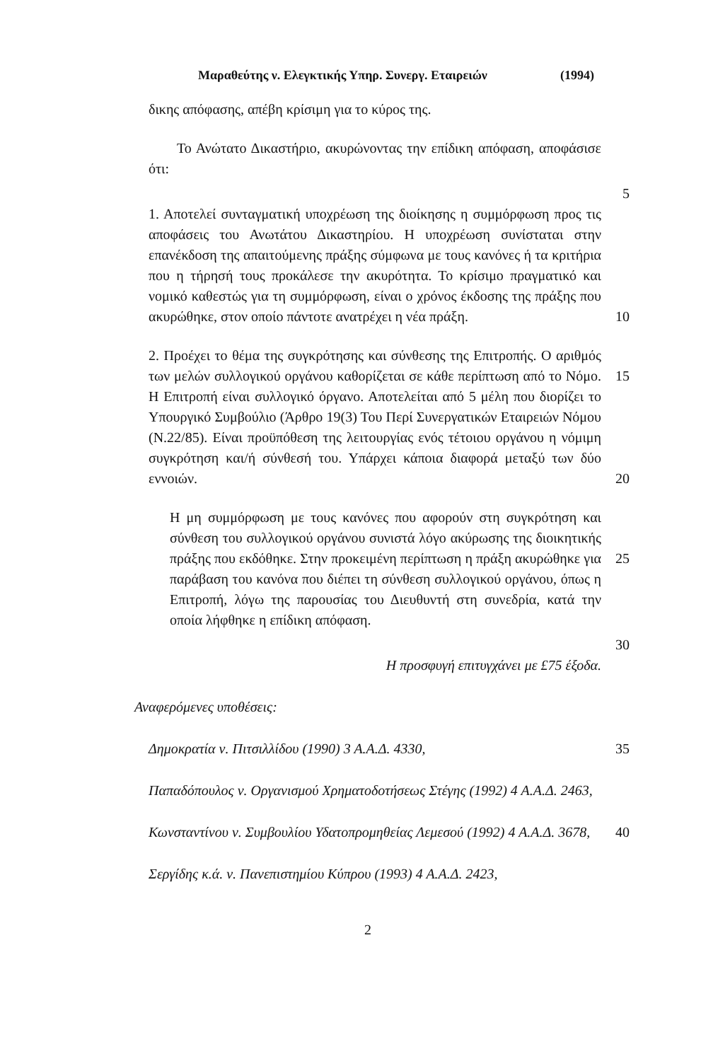Μαραθεύτης ν. Ελεγκτικής Υπηρ. Συνεργ. Εταιρειών (1994)
δικης απόφασης, απέβη κρίσιμη για το κύρος της.
Το Ανώτατο Δικαστήριο, ακυρώνοντας την επίδικη απόφαση, αποφάσισε ότι:
5
1. Αποτελεί συνταγματική υποχρέωση της διοίκησης η συμμόρφωση προς τις αποφάσεις του Ανωτάτου Δικαστηρίου. Η υποχρέωση συνίσταται στην επανέκδοση της απαιτούμενης πράξης σύμφωνα με τους κανόνες ή τα κριτήρια που η τήρησή τους προκάλεσε την ακυρότητα. Το κρίσιμο πραγματικό και νομικό καθεστώς για τη συμμόρφωση, είναι ο χρόνος έκδοσης της πράξης που ακυρώθηκε, στον οποίο πάντοτε ανατρέχει η νέα πράξη.
10
2. Προέχει το θέμα της συγκρότησης και σύνθεσης της Επιτροπής. Ο αριθμός των μελών συλλογικού οργάνου καθορίζεται σε κάθε περίπτωση από το Νόμο. Η Επιτροπή είναι συλλογικό όργανο. Αποτελείται από 5 μέλη που διορίζει το Υπουργικό Συμβούλιο (Άρθρο 19(3) Του Περί Συνεργατικών Εταιρειών Νόμου (Ν.22/85). Είναι προϋπόθεση της λειτουργίας ενός τέτοιου οργάνου η νόμιμη συγκρότηση και/ή σύνθεσή του. Υπάρχει κάποια διαφορά μεταξύ των δύο εννοιών.
15
20
Η μη συμμόρφωση με τους κανόνες που αφορούν στη συγκρότηση και σύνθεση του συλλογικού οργάνου συνιστά λόγο ακύρωσης της διοικητικής πράξης που εκδόθηκε. Στην προκειμένη περίπτωση η πράξη ακυρώθηκε για παράβαση του κανόνα που διέπει τη σύνθεση συλλογικού οργάνου, όπως η Επιτροπή, λόγω της παρουσίας του Διευθυντή στη συνεδρία, κατά την οποία λήφθηκε η επίδικη απόφαση.
25
30
Η προσφυγή επιτυγχάνει με £75 έξοδα.
Αναφερόμενες υποθέσεις:
Δημοκρατία ν. Πιτσιλλίδου (1990) 3 Α.Α.Δ. 4330, 35
Παπαδόπουλος ν. Οργανισμού Χρηματοδοτήσεως Στέγης (1992) 4 Α.Α.Δ. 2463,
Κωνσταντίνου ν. Συμβουλίου Υδατοπρομηθείας Λεμεσού (1992) 4 Α.Α.Δ. 3678,
40
Σεργίδης κ.ά. ν. Πανεπιστημίου Κύπρου (1993) 4 Α.Α.Δ. 2423,
2